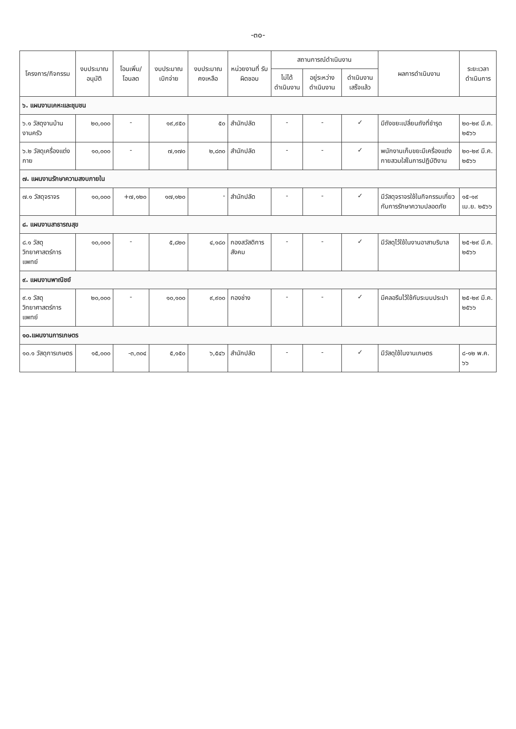-๓๐-
| โครงการ/กิจกรรม | งบประมาณ อนุมัติ | โอนเพิ่ม/ โอนลด | งบประมาณ เบิกจ่าย | งบประมาณ คงเหลือ | หน่วยงานที่ รับผิดชอบ | สถานการณ์ดำเนินงาน | | | ผลการดำเนินงาน | ระยะเวลา ดำเนินการ |
| --- | --- | --- | --- | --- | --- | --- | --- | --- | --- | --- |
| | | | | | | ไม่ได้ ดำเนินงาน | อยู่ระหว่าง ดำเนินงาน | ดำเนินงาน เสร็จแล้ว | | |
| ๖. แผนงานเคหะและชุมชน | | | | | | | | | | |
| ๖.๑ วัสดุงานบ้านงานครัว | ๒๐,๐๐๐ | - | ๑๙,๙๕๐ | ๕๐ | สำนักปลัด | - | - | ✓ | มีถังขยะเปลี่ยนถังที่ชำรุด | ๒๐-๒๙ มี.ค. ๒๕๖๖ |
| ๖.๒ วัสดุเครื่องแต่งกาย | ๑๐,๐๐๐ | - | ๗,๑๗๐ | ๒,๘๓๐ | สำนักปลัด | - | - | ✓ | พนักงานเก็บขยะมีเครื่องแต่งกายสวมใส่ในการปฏิบัติงาน | ๒๐-๒๙ มี.ค. ๒๕๖๖ |
| ๗. แผนงานรักษาความสงบภายใน | | | | | | | | | | |
| ๗.๑ วัสดุจราจร | ๑๐,๐๐๐ | +๗,๑๒๐ | ๑๗,๑๒๐ | - | สำนักปลัด | - | - | ✓ | มีวัสดุจราจรใช้ในกิจกรรมเกี่ยวกับการรักษาความปลอดภัย | ๑๕-๑๙ เม.ย. ๒๕๖๖ |
| ๘. แผนงานสาธารณสุข | | | | | | | | | | |
| ๘.๑ วัสดุวิทยาศาสตร์การแพทย์ | ๑๐,๐๐๐ | - | ๕,๘๒๐ | ๔,๑๘๐ | กองสวัสดิการสังคม | - | - | ✓ | มีวัสดุไว้ใช้ในงานอาสาบริบาล | ๒๕-๒๙ มี.ค. ๒๕๖๖ |
| ๙. แผนงานพาณิชย์ | | | | | | | | | | |
| ๙.๑ วัสดุวิทยาศาสตร์การแพทย์ | ๒๐,๐๐๐ | - | ๑๐,๑๐๐ | ๙,๙๐๐ | กองช่าง | - | - | ✓ | มีคลอรีนไว้ใช้กับระบบประปา | ๒๕-๒๙ มี.ค. ๒๕๖๖ |
| ๑๐.แผนงานการเกษตร | | | | | | | | | | |
| ๑๐.๑ วัสดุการเกษตร | ๑๕,๐๐๐ | -๓,๓๐๔ | ๕,๑๕๐ | ๖,๕๔๖ | สำนักปลัด | - | - | ✓ | มีวัสดุใช้ในงานเกษตร | ๘-๑๒ พ.ค. ๖๖ |